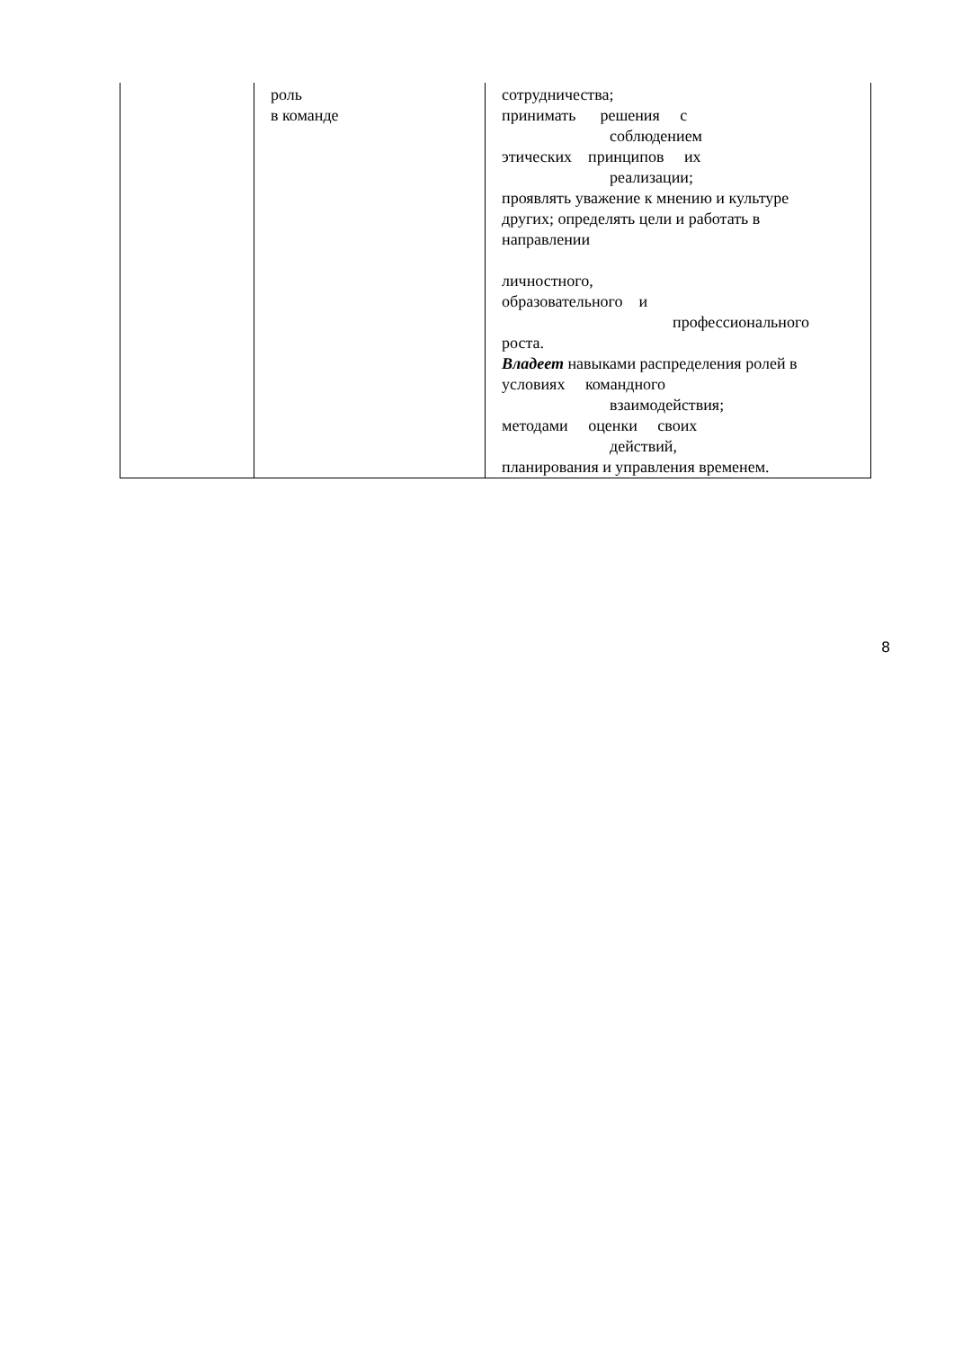| | роль в команде | сотрудничества; принимать решения с соблюдением этических принципов их реализации; проявлять уважение к мнению и культуре других; определять цели и работать в направлении личностного, образовательного и профессионального роста. Владеет навыками распределения ролей в условиях командного взаимодействия; методами оценки своих действий, планирования и управления временем. |
8